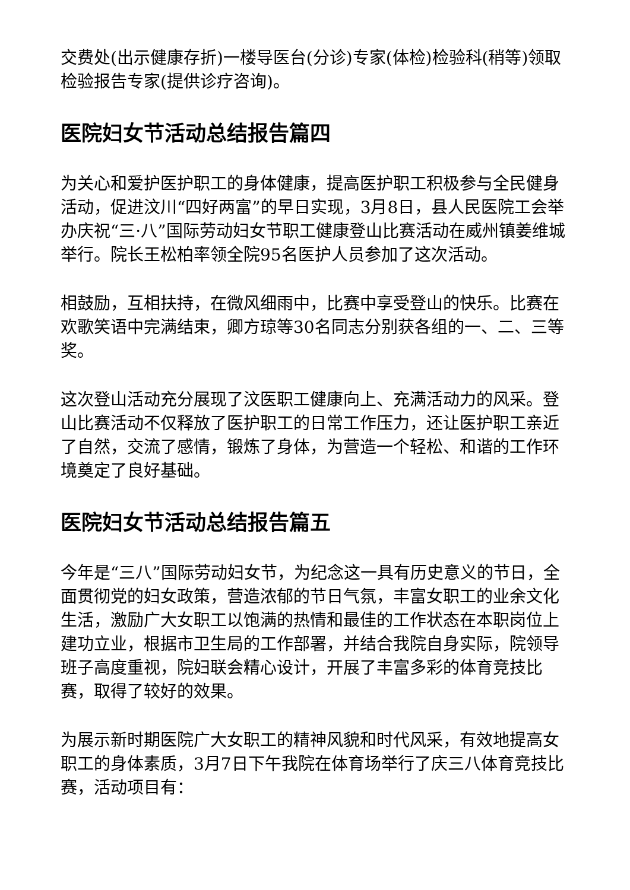交费处(出示健康存折)一楼导医台(分诊)专家(体检)检验科(稍等)领取检验报告专家(提供诊疗咨询)。
医院妇女节活动总结报告篇四
为关心和爱护医护职工的身体健康，提高医护职工积极参与全民健身活动，促进汶川“四好两富”的早日实现，3月8日，县人民医院工会举办庆祝“三·八”国际劳动妇女节职工健康登山比赛活动在威州镇姜维城举行。院长王松柏率领全院95名医护人员参加了这次活动。
相鼓励，互相扶持，在微风细雨中，比赛中享受登山的快乐。比赛在欢歌笑语中完满结束，卿方琼等30名同志分别获各组的一、二、三等奖。
这次登山活动充分展现了汶医职工健康向上、充满活动力的风采。登山比赛活动不仅释放了医护职工的日常工作压力，还让医护职工亲近了自然，交流了感情，锻炼了身体，为营造一个轻松、和谐的工作环境奠定了良好基础。
医院妇女节活动总结报告篇五
今年是“三八”国际劳动妇女节，为纪念这一具有历史意义的节日，全面贯彻党的妇女政策，营造浓郁的节日气氛，丰富女职工的业余文化生活，激励广大女职工以饱满的热情和最佳的工作状态在本职岗位上建功立业，根据市卫生局的工作部署，并结合我院自身实际，院领导班子高度重视，院妇联会精心设计，开展了丰富多彩的体育竞技比赛，取得了较好的效果。
为展示新时期医院广大女职工的精神风貌和时代风采，有效地提高女职工的身体素质，3月7日下午我院在体育场举行了庆三八体育竞技比赛，活动项目有：